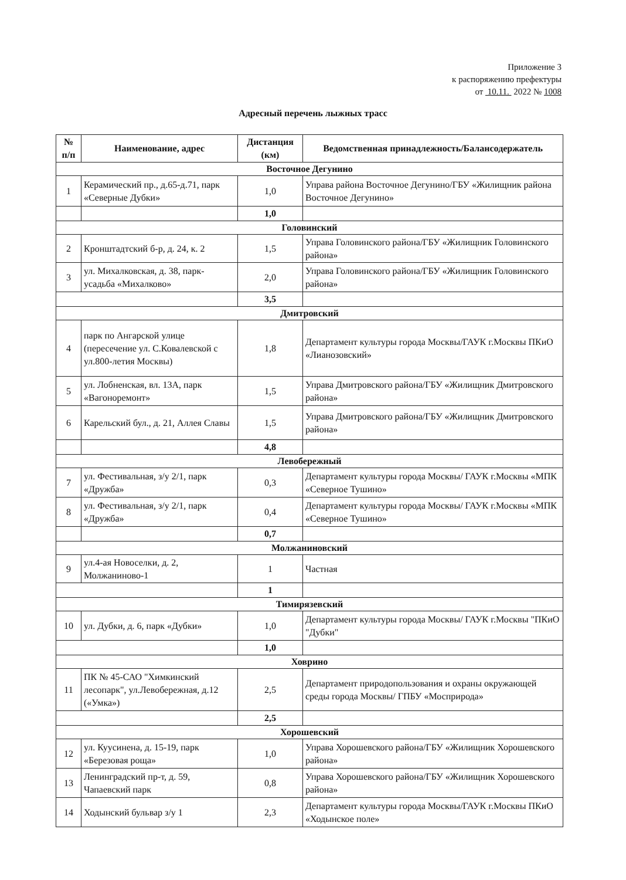Приложение 3
к распоряжению префектуры
от 10.11. 2022 № 1008
Адресный перечень лыжных трасс
| № п/п | Наименование, адрес | Дистанция (км) | Ведомственная принадлежность/Балансодержатель |
| --- | --- | --- | --- |
| Восточное Дегунино | | | |
| 1 | Керамический пр., д.65-д.71, парк «Северные Дубки» | 1,0 | Управа района Восточное Дегунино/ГБУ «Жилищник района Восточное Дегунино» |
| | | 1,0 | |
| Головинский | | | |
| 2 | Кронштадтский б-р, д. 24, к. 2 | 1,5 | Управа Головинского района/ГБУ «Жилищник Головинского района» |
| 3 | ул. Михалковская, д. 38, парк-усадьба «Михалково» | 2,0 | Управа Головинского района/ГБУ «Жилищник Головинского района» |
| | | 3,5 | |
| Дмитровский | | | |
| 4 | парк по Ангарской улице (пересечение ул. С.Ковалевской с ул.800-летия Москвы) | 1,8 | Департамент культуры города Москвы/ГАУК г.Москвы ПКиО «Лианозовский» |
| 5 | ул. Лобненская, вл. 13А, парк «Вагоноремонт» | 1,5 | Управа Дмитровского района/ГБУ «Жилищник Дмитровского района» |
| 6 | Карельский бул., д. 21, Аллея Славы | 1,5 | Управа Дмитровского района/ГБУ «Жилищник Дмитровского района» |
| | | 4,8 | |
| Левобережный | | | |
| 7 | ул. Фестивальная, з/у 2/1, парк «Дружба» | 0,3 | Департамент культуры города Москвы/ ГАУК г.Москвы «МПК «Северное Тушино» |
| 8 | ул. Фестивальная, з/у 2/1, парк «Дружба» | 0,4 | Департамент культуры города Москвы/ ГАУК г.Москвы «МПК «Северное Тушино» |
| | | 0,7 | |
| Молжаниновский | | | |
| 9 | ул.4-ая Новоселки, д. 2, Молжаниново-1 | 1 | Частная |
| | | 1 | |
| Тимирязевский | | | |
| 10 | ул. Дубки, д. 6, парк «Дубки» | 1,0 | Департамент культуры города Москвы/ ГАУК г.Москвы "ПКиО "Дубки" |
| | | 1,0 | |
| Ховрино | | | |
| 11 | ПК № 45-САО "Химкинский лесопарк", ул.Левобережная, д.12 («Умка») | 2,5 | Департамент природопользования и охраны окружающей среды города Москвы/ ГПБУ «Мосприрода» |
| | | 2,5 | |
| Хорошевский | | | |
| 12 | ул. Куусинена, д. 15-19, парк «Березовая роща» | 1,0 | Управа Хорошевского района/ГБУ «Жилищник Хорошевского района» |
| 13 | Ленинградский пр-т, д. 59, Чапаевский парк | 0,8 | Управа Хорошевского района/ГБУ «Жилищник Хорошевского района» |
| 14 | Ходынский бульвар з/у 1 | 2,3 | Департамент культуры города Москвы/ГАУК г.Москвы ПКиО «Ходынское поле» |